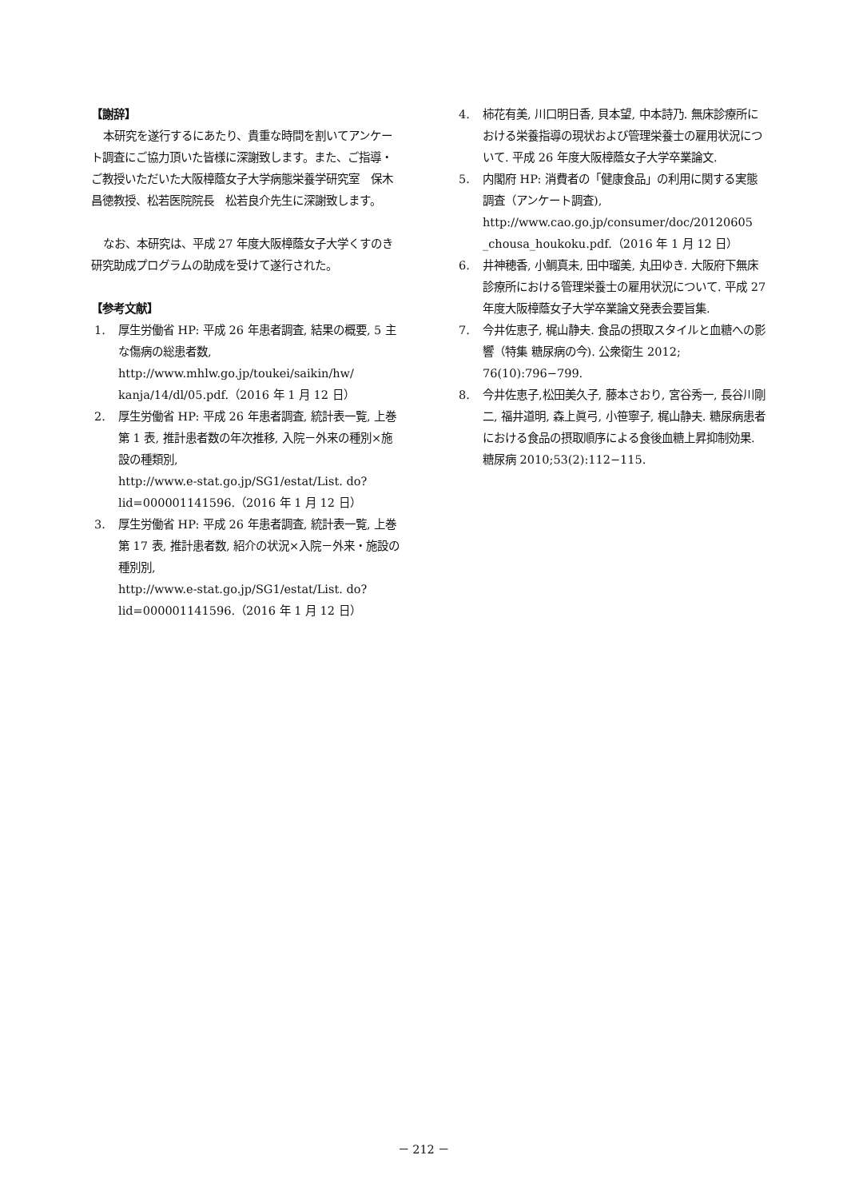【謝辞】
本研究を遂行するにあたり、貴重な時間を割いてアンケート調査にご協力頂いた皆様に深謝致します。また、ご指導・ご教授いただいた大阪樟蔭女子大学病態栄養学研究室　保木昌徳教授、松若医院院長　松若良介先生に深謝致します。
なお、本研究は、平成 27 年度大阪樟蔭女子大学くすのき研究助成プログラムの助成を受けて遂行された。
【参考文献】
1. 厚生労働省 HP: 平成 26 年患者調査, 結果の概要, 5 主な傷病の総患者数,
http://www.mhlw.go.jp/toukei/saikin/hw/ kanja/14/dl/05.pdf.（2016 年 1 月 12 日）
2. 厚生労働省 HP: 平成 26 年患者調査, 統計表一覧, 上巻第 1 表, 推計患者数の年次推移, 入院－外来の種別×施設の種類別,
http://www.e-stat.go.jp/SG1/estat/List. do?lid=000001141596.（2016 年 1 月 12 日）
3. 厚生労働省 HP: 平成 26 年患者調査, 統計表一覧, 上巻第 17 表, 推計患者数, 紹介の状況×入院－外来・施設の種別別,
http://www.e-stat.go.jp/SG1/estat/List. do?lid=000001141596.（2016 年 1 月 12 日）
4. 柿花有美, 川口明日香, 貝本望, 中本詩乃. 無床診療所における栄養指導の現状および管理栄養士の雇用状況について. 平成 26 年度大阪樟蔭女子大学卒業論文.
5. 内閣府 HP: 消費者の「健康食品」の利用に関する実態調査（アンケート調査),
http://www.cao.go.jp/consumer/doc/20120605 _chousa_houkoku.pdf.（2016 年 1 月 12 日）
6. 井神穂香, 小鯛真未, 田中瑠美, 丸田ゆき. 大阪府下無床診療所における管理栄養士の雇用状況について. 平成 27 年度大阪樟蔭女子大学卒業論文発表会要旨集.
7. 今井佐恵子, 梶山静夫. 食品の摂取スタイルと血糖への影響（特集 糖尿病の今). 公衆衛生 2012; 76(10):796−799.
8. 今井佐恵子,松田美久子, 藤本さおり, 宮谷秀一, 長谷川剛二, 福井道明, 森上眞弓, 小笹寧子, 梶山静夫. 糖尿病患者における食品の摂取順序による食後血糖上昇抑制効果. 糖尿病 2010;53(2):112−115.
－ 212 －